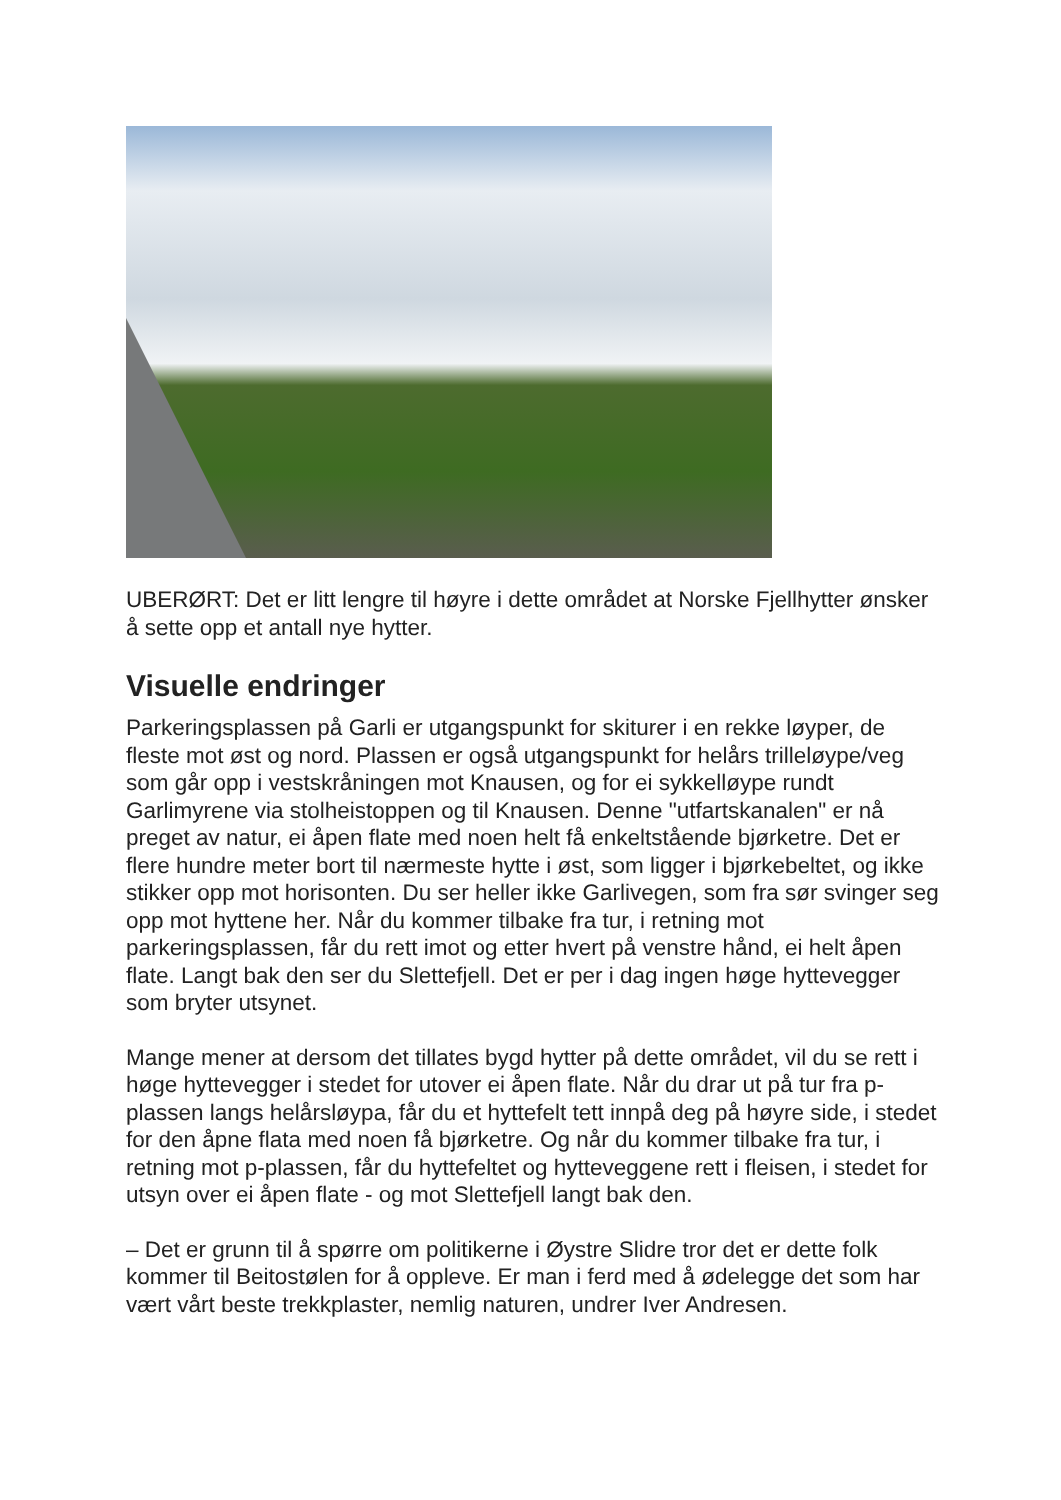UBERØRT: Det er litt lengre til høyre i dette området at Norske Fjellhytter ønsker å sette opp et antall nye hytter.
Visuelle endringer
Parkeringsplassen på Garli er utgangspunkt for skiturer i en rekke løyper, de fleste mot øst og nord. Plassen er også utgangspunkt for helårs trilleløype/veg som går opp i vestskråningen mot Knausen, og for ei sykkelløype rundt Garlimyrene via stolheistoppen og til Knausen. Denne "utfartskanalen" er nå preget av natur, ei åpen flate med noen helt få enkeltstående bjørketre. Det er flere hundre meter bort til nærmeste hytte i øst, som ligger i bjørkebeltet, og ikke stikker opp mot horisonten. Du ser heller ikke Garlivegen, som fra sør svinger seg opp mot hyttene her. Når du kommer tilbake fra tur, i retning mot parkeringsplassen, får du rett imot og etter hvert på venstre hånd, ei helt åpen flate. Langt bak den ser du Slettefjell. Det er per i dag ingen høge hyttevegger som bryter utsynet.
Mange mener at dersom det tillates bygd hytter på dette området, vil du se rett i høge hyttevegger i stedet for utover ei åpen flate. Når du drar ut på tur fra p-plassen langs helårsløypa, får du et hyttefelt tett innpå deg på høyre side, i stedet for den åpne flata med noen få bjørketre. Og når du kommer tilbake fra tur, i retning mot p-plassen, får du hyttefeltet og hytteveggene rett i fleisen, i stedet for utsyn over ei åpen flate - og mot Slettefjell langt bak den.
– Det er grunn til å spørre om politikerne i Øystre Slidre tror det er dette folk kommer til Beitostølen for å oppleve. Er man i ferd med å ødelegge det som har vært vårt beste trekkplaster, nemlig naturen, undrer Iver Andresen.